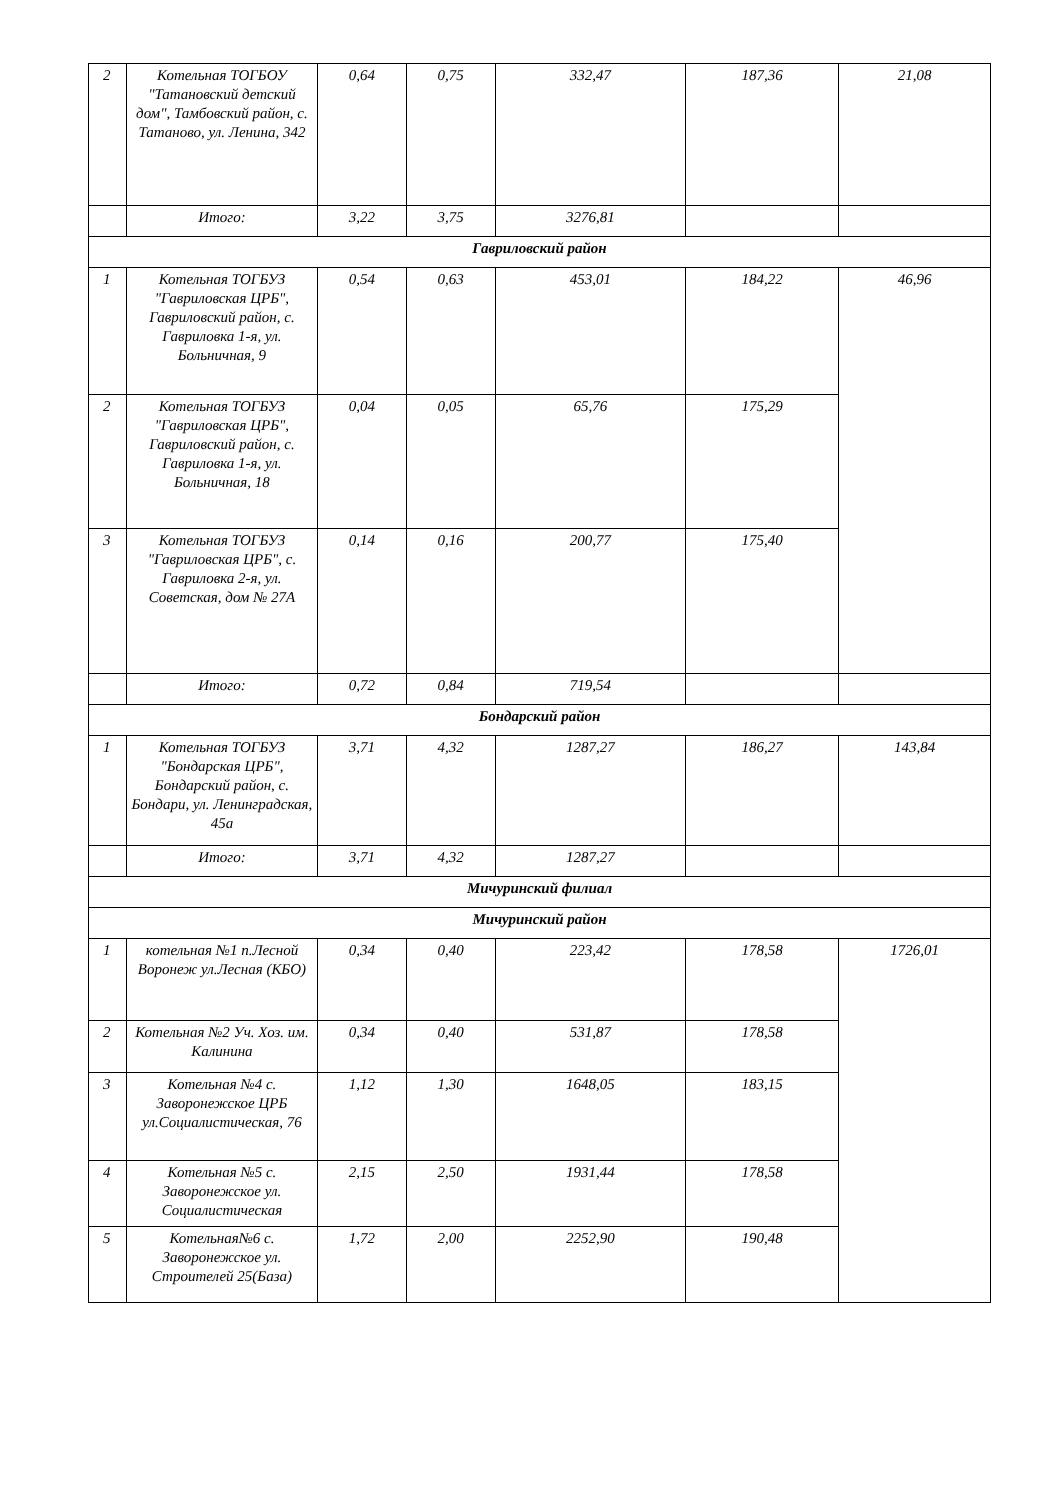| 2 | Котельная ТОГБОУ "Татановский детский дом", Тамбовский район, с. Татаново, ул. Ленина, 342 | 0,64 | 0,75 | 332,47 | 187,36 | 21,08 |
| | Итого: | 3,22 | 3,75 | 3276,81 | | |
| Гавриловский район | | | | | | |
| 1 | Котельная ТОГБУЗ "Гавриловская ЦРБ", Гавриловский район, с. Гавриловка 1-я, ул. Больничная, 9 | 0,54 | 0,63 | 453,01 | 184,22 | 46,96 |
| 2 | Котельная ТОГБУЗ "Гавриловская ЦРБ", Гавриловский район, с. Гавриловка 1-я, ул. Больничная, 18 | 0,04 | 0,05 | 65,76 | 175,29 | |
| 3 | Котельная ТОГБУЗ "Гавриловская ЦРБ", с. Гавриловка 2-я, ул. Советская, дом № 27А | 0,14 | 0,16 | 200,77 | 175,40 | |
| | Итого: | 0,72 | 0,84 | 719,54 | | |
| Бондарский район | | | | | | |
| 1 | Котельная ТОГБУЗ "Бондарская ЦРБ", Бондарский район, с. Бондари, ул. Ленинградская, 45а | 3,71 | 4,32 | 1287,27 | 186,27 | 143,84 |
| | Итого: | 3,71 | 4,32 | 1287,27 | | |
| Мичуринский филиал | | | | | | |
| Мичуринский район | | | | | | |
| 1 | котельная №1 п.Лесной Воронеж ул.Лесная (КБО) | 0,34 | 0,40 | 223,42 | 178,58 | 1726,01 |
| 2 | Котельная №2 Уч. Хоз. им. Калинина | 0,34 | 0,40 | 531,87 | 178,58 | |
| 3 | Котельная №4 с. Заворонежское ЦРБ ул.Социалистическая, 76 | 1,12 | 1,30 | 1648,05 | 183,15 | |
| 4 | Котельная №5 с. Заворонежское ул. Социалистическая | 2,15 | 2,50 | 1931,44 | 178,58 | |
| 5 | Котельная№6 с. Заворонежское ул. Строителей 25(База) | 1,72 | 2,00 | 2252,90 | 190,48 | |